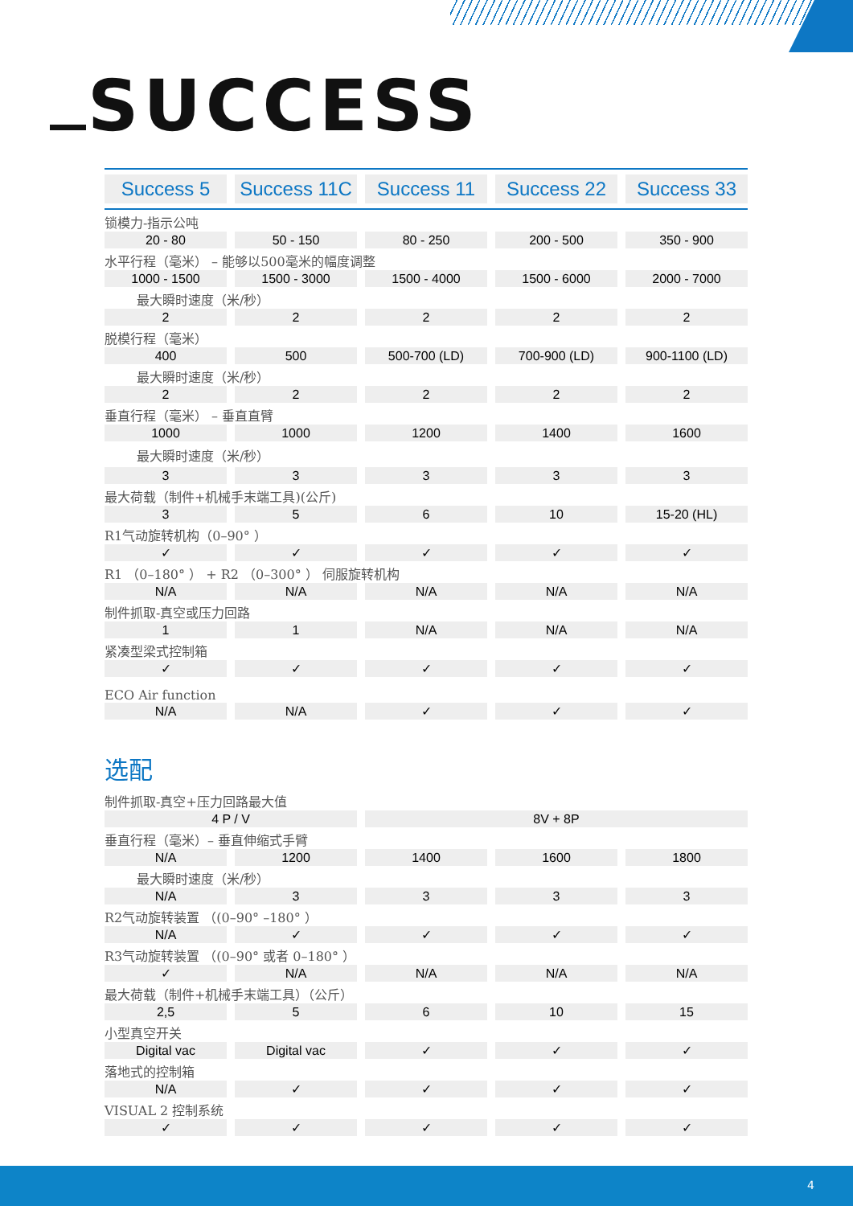SUCCESS
| Success 5 | Success 11C | Success 11 | Success 22 | Success 33 |
| --- | --- | --- | --- | --- |
| 锁模力-指示公吨 | | | | |
| 20 - 80 | 50 - 150 | 80 - 250 | 200 - 500 | 350 - 900 |
| 水平行程（毫米） – 能够以500毫米的幅度调整 | | | | |
| 1000 - 1500 | 1500 - 3000 | 1500 - 4000 | 1500 - 6000 | 2000 - 7000 |
| 最大瞬时速度（米/秒） | | | | |
| 2 | 2 | 2 | 2 | 2 |
| 脱模行程（毫米） | | | | |
| 400 | 500 | 500-700 (LD) | 700-900 (LD) | 900-1100 (LD) |
| 最大瞬时速度（米/秒） | | | | |
| 2 | 2 | 2 | 2 | 2 |
| 垂直行程（毫米） – 垂直直臂 | | | | |
| 1000 | 1000 | 1200 | 1400 | 1600 |
| 最大瞬时速度（米/秒） | | | | |
| 3 | 3 | 3 | 3 | 3 |
| 最大荷载（制件+机械手末端工具)(公斤) | | | | |
| 3 | 5 | 6 | 10 | 15-20 (HL) |
| R1气动旋转机构（0–90° ） | | | | |
| ✓ | ✓ | ✓ | ✓ | ✓ |
| R1 （0–180° ） + R2 （0–300° ） 伺服旋转机构 | | | | |
| N/A | N/A | N/A | N/A | N/A |
| 制件抓取-真空或压力回路 | | | | |
| 1 | 1 | N/A | N/A | N/A |
| 紧凑型梁式控制箱 | | | | |
| ✓ | ✓ | ✓ | ✓ | ✓ |
| ECO Air function | | | | |
| N/A | N/A | ✓ | ✓ | ✓ |
选配
| 制件抓取-真空+压力回路最大值 | | | | |
| 4 P / V | | 8V + 8P | | |
| 垂直行程（毫米）– 垂直伸缩式手臂 | | | | |
| N/A | 1200 | 1400 | 1600 | 1800 |
| 最大瞬时速度（米/秒） | | | | |
| N/A | 3 | 3 | 3 | 3 |
| R2气动旋转装置 （(0–90° –180° ） | | | | |
| N/A | ✓ | ✓ | ✓ | ✓ |
| R3气动旋转装置 （(0–90° 或者 0–180° ） | | | | |
| ✓ | N/A | N/A | N/A | N/A |
| 最大荷载（制件+机械手末端工具）（公斤） | | | | |
| 2,5 | 5 | 6 | 10 | 15 |
| 小型真空开关 | | | | |
| Digital vac | Digital vac | ✓ | ✓ | ✓ |
| 落地式的控制箱 | | | | |
| N/A | ✓ | ✓ | ✓ | ✓ |
| VISUAL 2 控制系统 | | | | |
| ✓ | ✓ | ✓ | ✓ | ✓ |
4